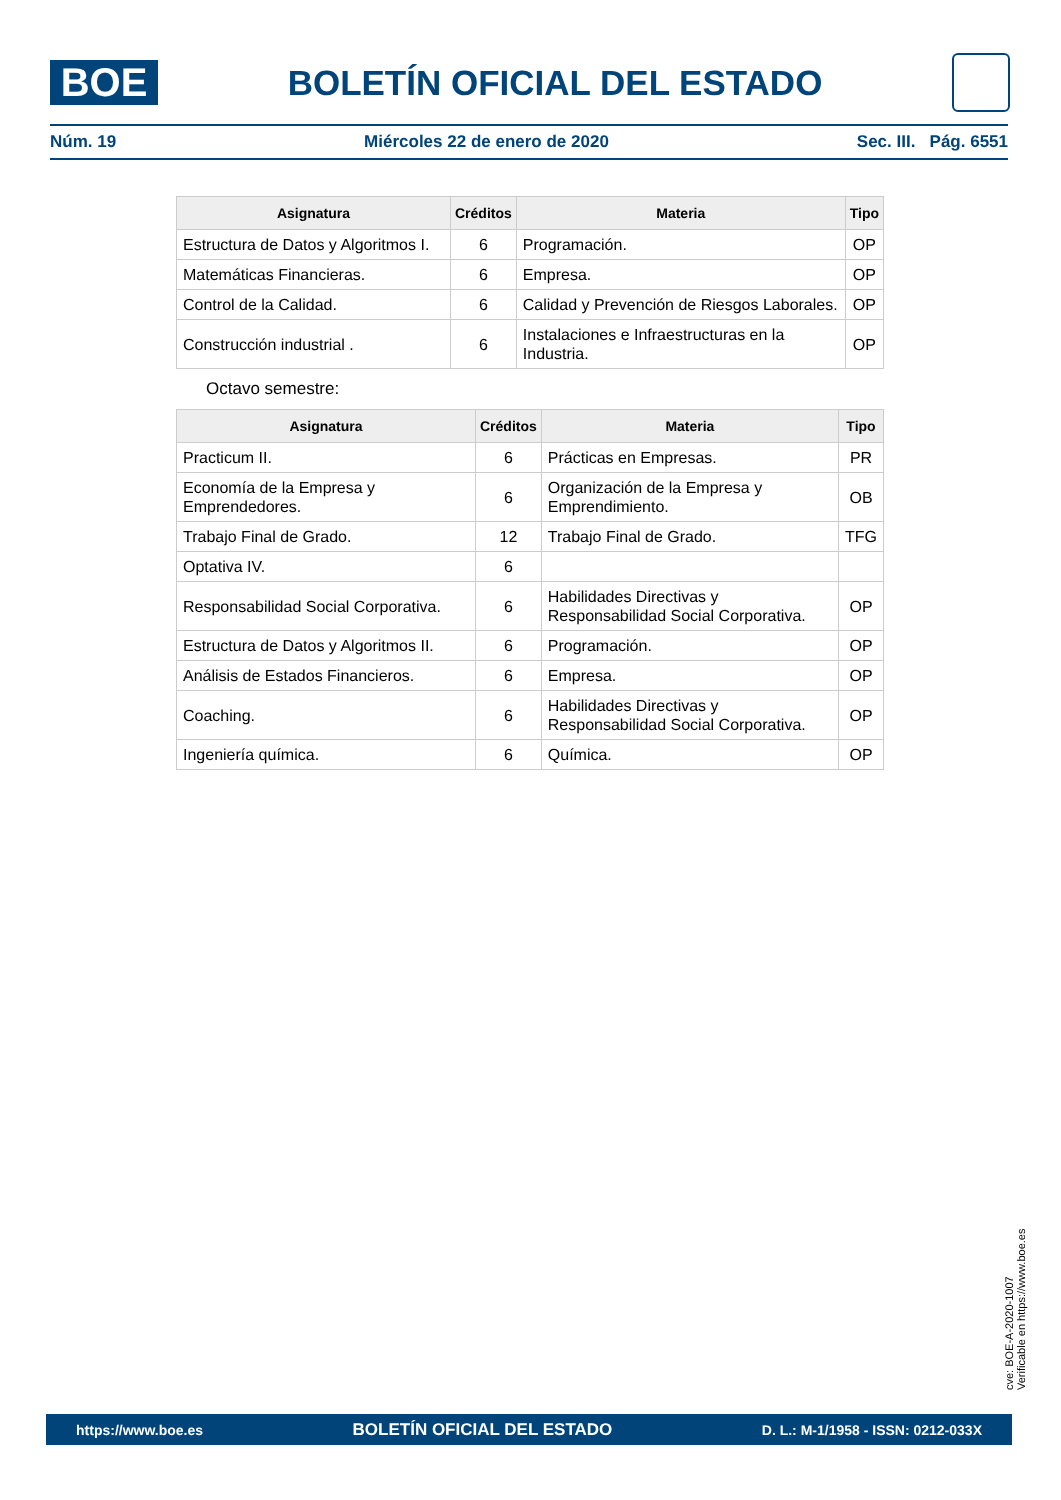BOE
BOLETÍN OFICIAL DEL ESTADO
Núm. 19 Miércoles 22 de enero de 2020 Sec. III. Pág. 6551
| Asignatura | Créditos | Materia | Tipo |
| --- | --- | --- | --- |
| Estructura de Datos y Algoritmos I. | 6 | Programación. | OP |
| Matemáticas Financieras. | 6 | Empresa. | OP |
| Control de la Calidad. | 6 | Calidad y Prevención de Riesgos Laborales. | OP |
| Construcción industrial . | 6 | Instalaciones e Infraestructuras en la Industria. | OP |
Octavo semestre:
| Asignatura | Créditos | Materia | Tipo |
| --- | --- | --- | --- |
| Practicum II. | 6 | Prácticas en Empresas. | PR |
| Economía de la Empresa y Emprendedores. | 6 | Organización de la Empresa y Emprendimiento. | OB |
| Trabajo Final de Grado. | 12 | Trabajo Final de Grado. | TFG |
| Optativa IV. | 6 | | |
| Responsabilidad Social Corporativa. | 6 | Habilidades Directivas y Responsabilidad Social Corporativa. | OP |
| Estructura de Datos y Algoritmos II. | 6 | Programación. | OP |
| Análisis de Estados Financieros. | 6 | Empresa. | OP |
| Coaching. | 6 | Habilidades Directivas y Responsabilidad Social Corporativa. | OP |
| Ingeniería química. | 6 | Química. | OP |
cve: BOE-A-2020-1007
Verificable en https://www.boe.es
https://www.boe.es BOLETÍN OFICIAL DEL ESTADO D. L.: M-1/1958 - ISSN: 0212-033X